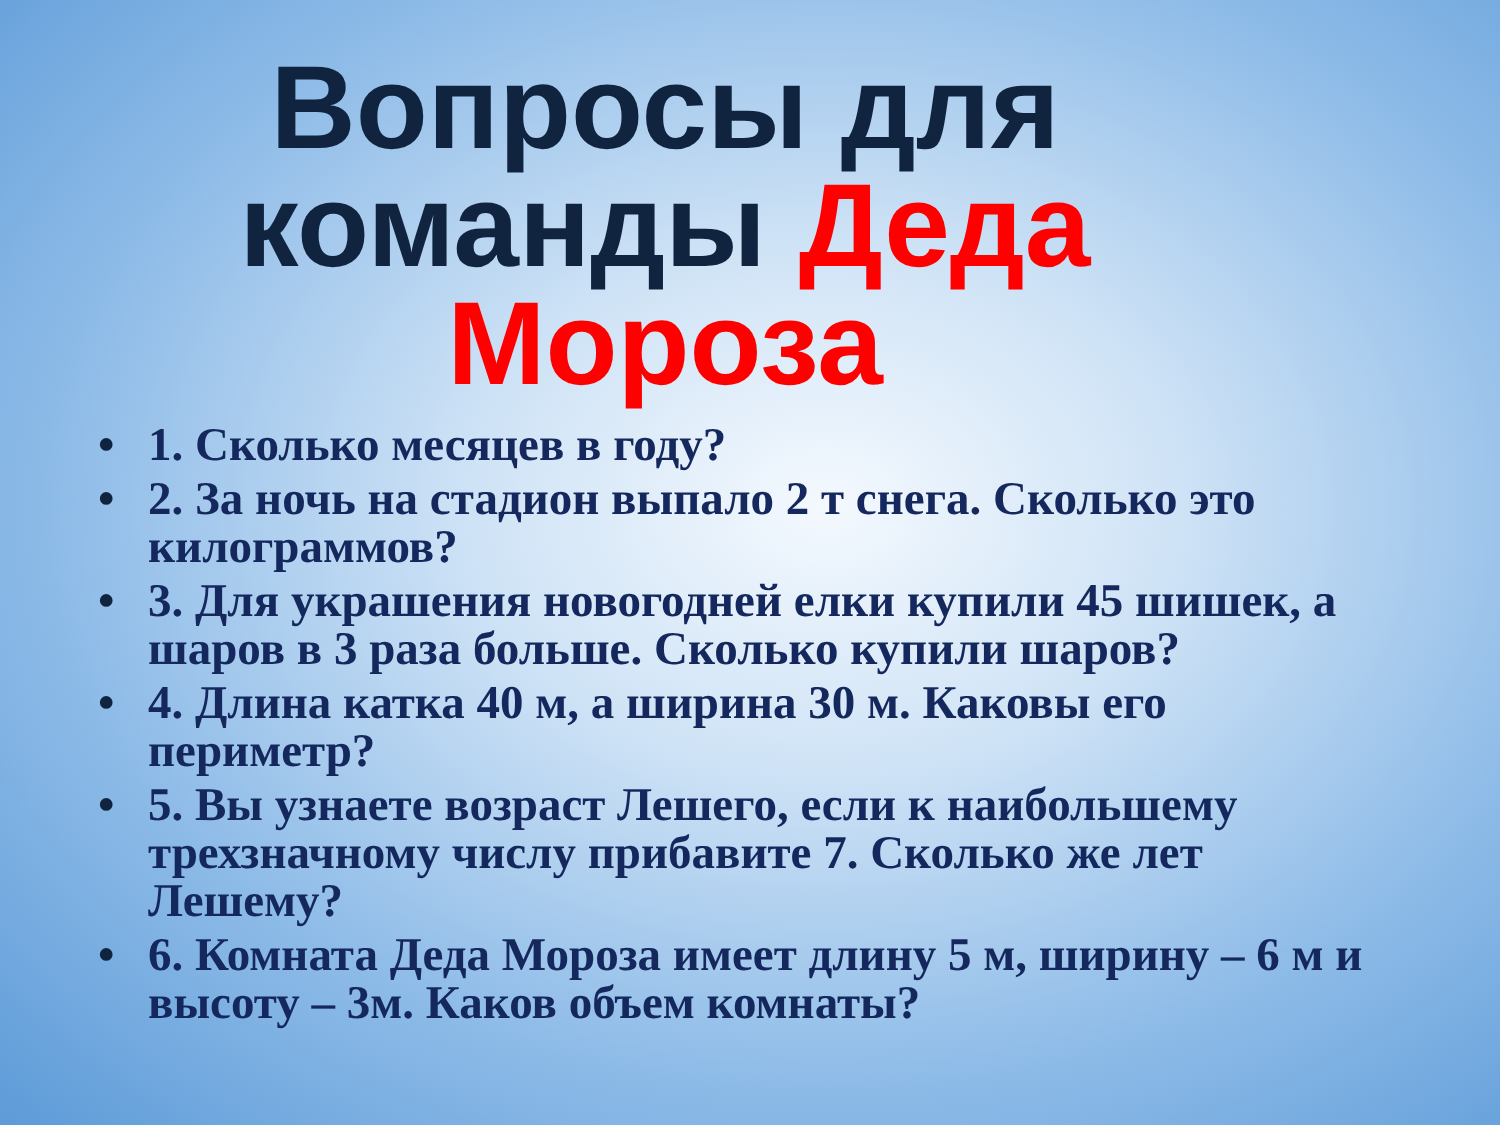Вопросы для команды Деда Мороза
• 1. Сколько месяцев в году?
• 2. За ночь на стадион выпало 2 т снега. Сколько это килограммов?
• 3. Для украшения новогодней елки купили 45 шишек, а шаров в 3 раза больше. Сколько купили шаров?
• 4. Длина катка 40 м, а ширина 30 м. Каковы его периметр?
• 5. Вы узнаете возраст Лешего, если к наибольшему трехзначному числу прибавите 7. Сколько же лет Лешему?
• 6. Комната Деда Мороза имеет длину 5 м, ширину – 6 м и высоту – 3м. Каков объем комнаты?